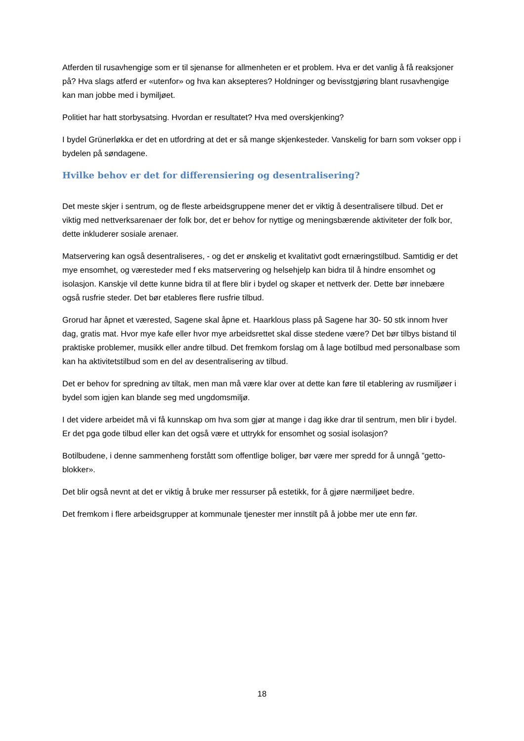Atferden til rusavhengige som er til sjenanse for allmenheten er et problem. Hva er det vanlig å få reaksjoner på? Hva slags atferd er «utenfor» og hva kan aksepteres? Holdninger og bevisstgjøring blant rusavhengige kan man jobbe med i bymiljøet.
Politiet har hatt storbysatsing. Hvordan er resultatet? Hva med overskjenking?
I bydel Grünerløkka er det en utfordring at det er så mange skjenkesteder. Vanskelig for barn som vokser opp i bydelen på søndagene.
Hvilke behov er det for differensiering og desentralisering?
Det meste skjer i sentrum, og de fleste arbeidsgruppene mener det er viktig å desentralisere tilbud. Det er viktig med nettverksarenaer der folk bor, det er behov for nyttige og meningsbærende aktiviteter der folk bor, dette inkluderer sosiale arenaer.
Matservering kan også desentraliseres, - og det er ønskelig et kvalitativt godt ernæringstilbud. Samtidig er det mye ensomhet, og væresteder med f eks matservering og helsehjelp kan bidra til å hindre ensomhet og isolasjon. Kanskje vil dette kunne bidra til at flere blir i bydel og skaper et nettverk der. Dette bør innebære også rusfrie steder. Det bør etableres flere rusfrie tilbud.
Grorud har åpnet et værested, Sagene skal åpne et. Haarklous plass på Sagene har 30- 50 stk innom hver dag, gratis mat. Hvor mye kafe eller hvor mye arbeidsrettet skal disse stedene være? Det bør tilbys bistand til praktiske problemer, musikk eller andre tilbud. Det fremkom forslag om å lage botilbud med personalbase som kan ha aktivitetstilbud som en del av desentralisering av tilbud.
Det er behov for spredning av tiltak, men man må være klar over at dette kan føre til etablering av rusmiljøer i bydel som igjen kan blande seg med ungdomsmiljø.
I det videre arbeidet må vi få kunnskap om hva som gjør at mange i dag ikke drar til sentrum, men blir i bydel. Er det pga gode tilbud eller kan det også være et uttrykk for ensomhet og sosial isolasjon?
Botilbudene, i denne sammenheng forstått som offentlige boliger, bør være mer spredd for å unngå ”getto-blokker».
Det blir også nevnt at det er viktig å bruke mer ressurser på estetikk, for å gjøre nærmiljøet bedre.
Det fremkom i flere arbeidsgrupper at kommunale tjenester mer innstilt på å jobbe mer ute enn før.
18